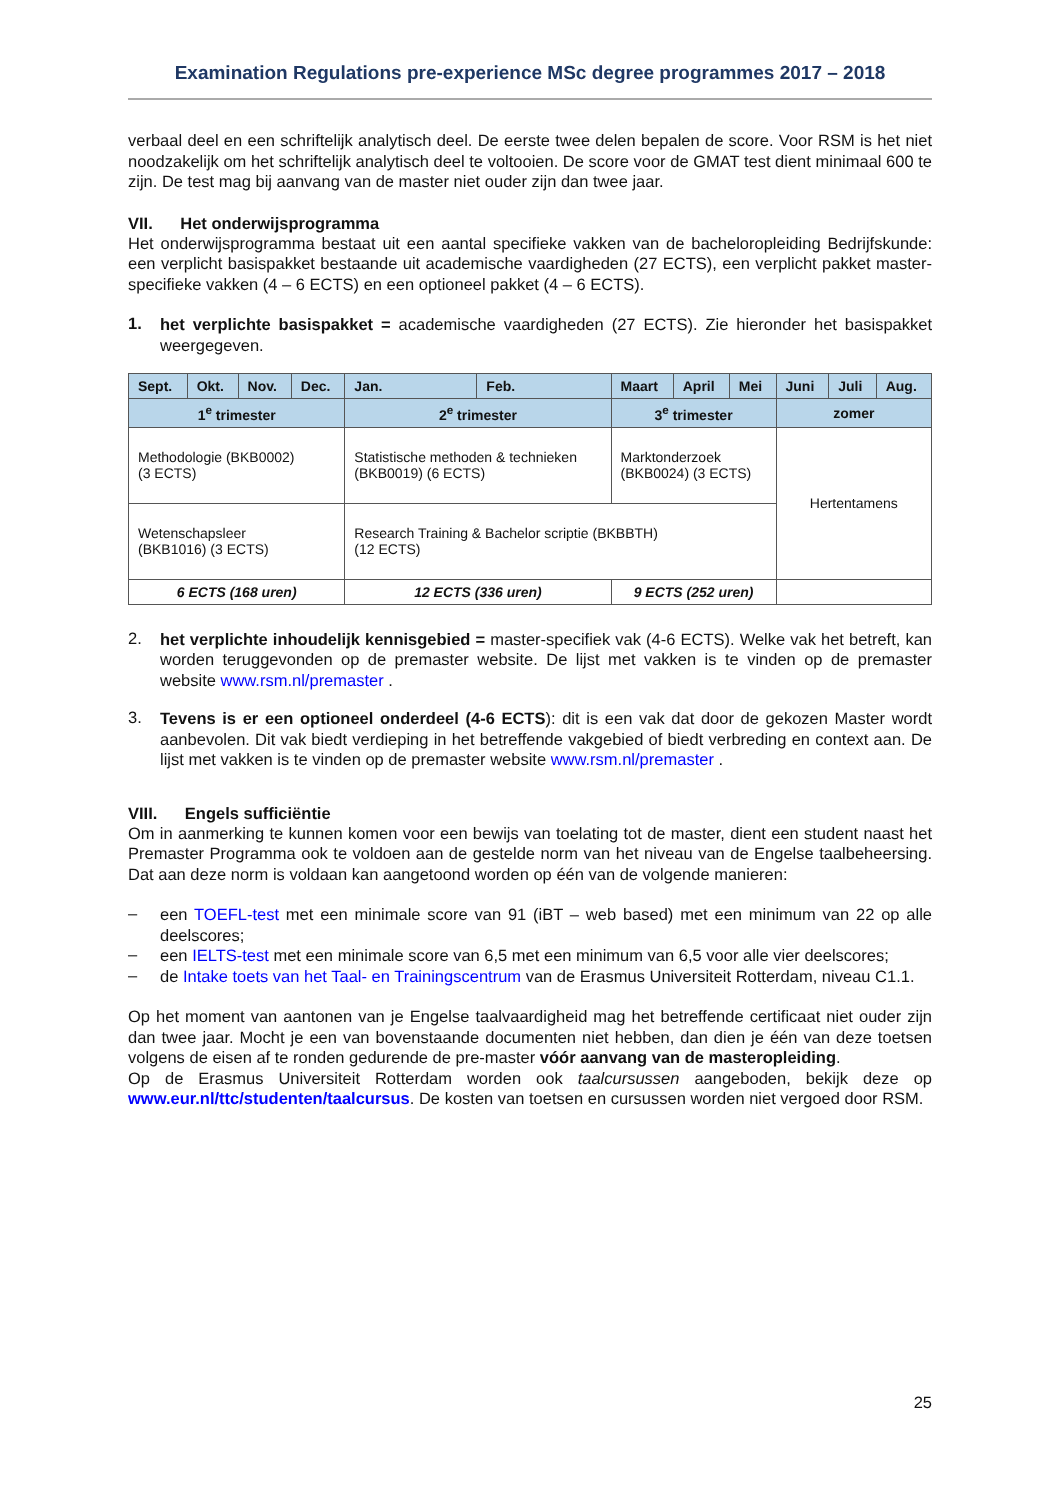Examination Regulations pre-experience MSc degree programmes 2017 – 2018
verbaal deel en een schriftelijk analytisch deel. De eerste twee delen bepalen de score. Voor RSM is het niet noodzakelijk om het schriftelijk analytisch deel te voltooien. De score voor de GMAT test dient minimaal 600 te zijn. De test mag bij aanvang van de master niet ouder zijn dan twee jaar.
VII. Het onderwijsprogramma
Het onderwijsprogramma bestaat uit een aantal specifieke vakken van de bacheloropleiding Bedrijfskunde: een verplicht basispakket bestaande uit academische vaardigheden (27 ECTS), een verplicht pakket master-specifieke vakken (4 – 6 ECTS) en een optioneel pakket (4 – 6 ECTS).
1.
het verplichte basispakket = academische vaardigheden (27 ECTS). Zie hieronder het basispakket weergegeven.
| Sept. | Okt. | Nov. | Dec. | Jan. | Feb. | Maart | April | Mei | Juni | Juli | Aug. |
| --- | --- | --- | --- | --- | --- | --- | --- | --- | --- | --- | --- |
| 1<sup>e</sup> trimester | | | | 2<sup>e</sup> trimester | | 3<sup>e</sup> trimester | | | zomer | | |
| Methodologie (BKB0002) (3 ECTS) | | | | Statistische methoden & technieken (BKB0019) (6 ECTS) | | Marktonderzoek (BKB0024) (3 ECTS) | | | Hertentamens | | |
| Wetenschapsleer (BKB1016) (3 ECTS) | | | | Research Training & Bachelor scriptie (BKBBTH) (12 ECTS) | | | | | | | |
| 6 ECTS (168 uren) | | | | 12 ECTS (336 uren) | | 9 ECTS (252 uren) | | | | | |
2.
het verplichte inhoudelijk kennisgebied = master-specifiek vak (4-6 ECTS). Welke vak het betreft, kan worden teruggevonden op de premaster website. De lijst met vakken is te vinden op de premaster website www.rsm.nl/premaster .
3.
Tevens is er een optioneel onderdeel (4-6 ECTS): dit is een vak dat door de gekozen Master wordt aanbevolen. Dit vak biedt verdieping in het betreffende vakgebied of biedt verbreding en context aan. De lijst met vakken is te vinden op de premaster website www.rsm.nl/premaster .
VIII. Engels sufficiëntie
Om in aanmerking te kunnen komen voor een bewijs van toelating tot de master, dient een student naast het Premaster Programma ook te voldoen aan de gestelde norm van het niveau van de Engelse taalbeheersing. Dat aan deze norm is voldaan kan aangetoond worden op één van de volgende manieren:
–
een TOEFL-test met een minimale score van 91 (iBT – web based) met een minimum van 22 op alle deelscores;
–
een IELTS-test met een minimale score van 6,5 met een minimum van 6,5 voor alle vier deelscores;
–
de Intake toets van het Taal- en Trainingscentrum van de Erasmus Universiteit Rotterdam, niveau C1.1.
Op het moment van aantonen van je Engelse taalvaardigheid mag het betreffende certificaat niet ouder zijn dan twee jaar. Mocht je een van bovenstaande documenten niet hebben, dan dien je één van deze toetsen volgens de eisen af te ronden gedurende de pre-master vóór aanvang van de masteropleiding.
Op de Erasmus Universiteit Rotterdam worden ook taalcursussen aangeboden, bekijk deze op www.eur.nl/ttc/studenten/taalcursus. De kosten van toetsen en cursussen worden niet vergoed door RSM.
25